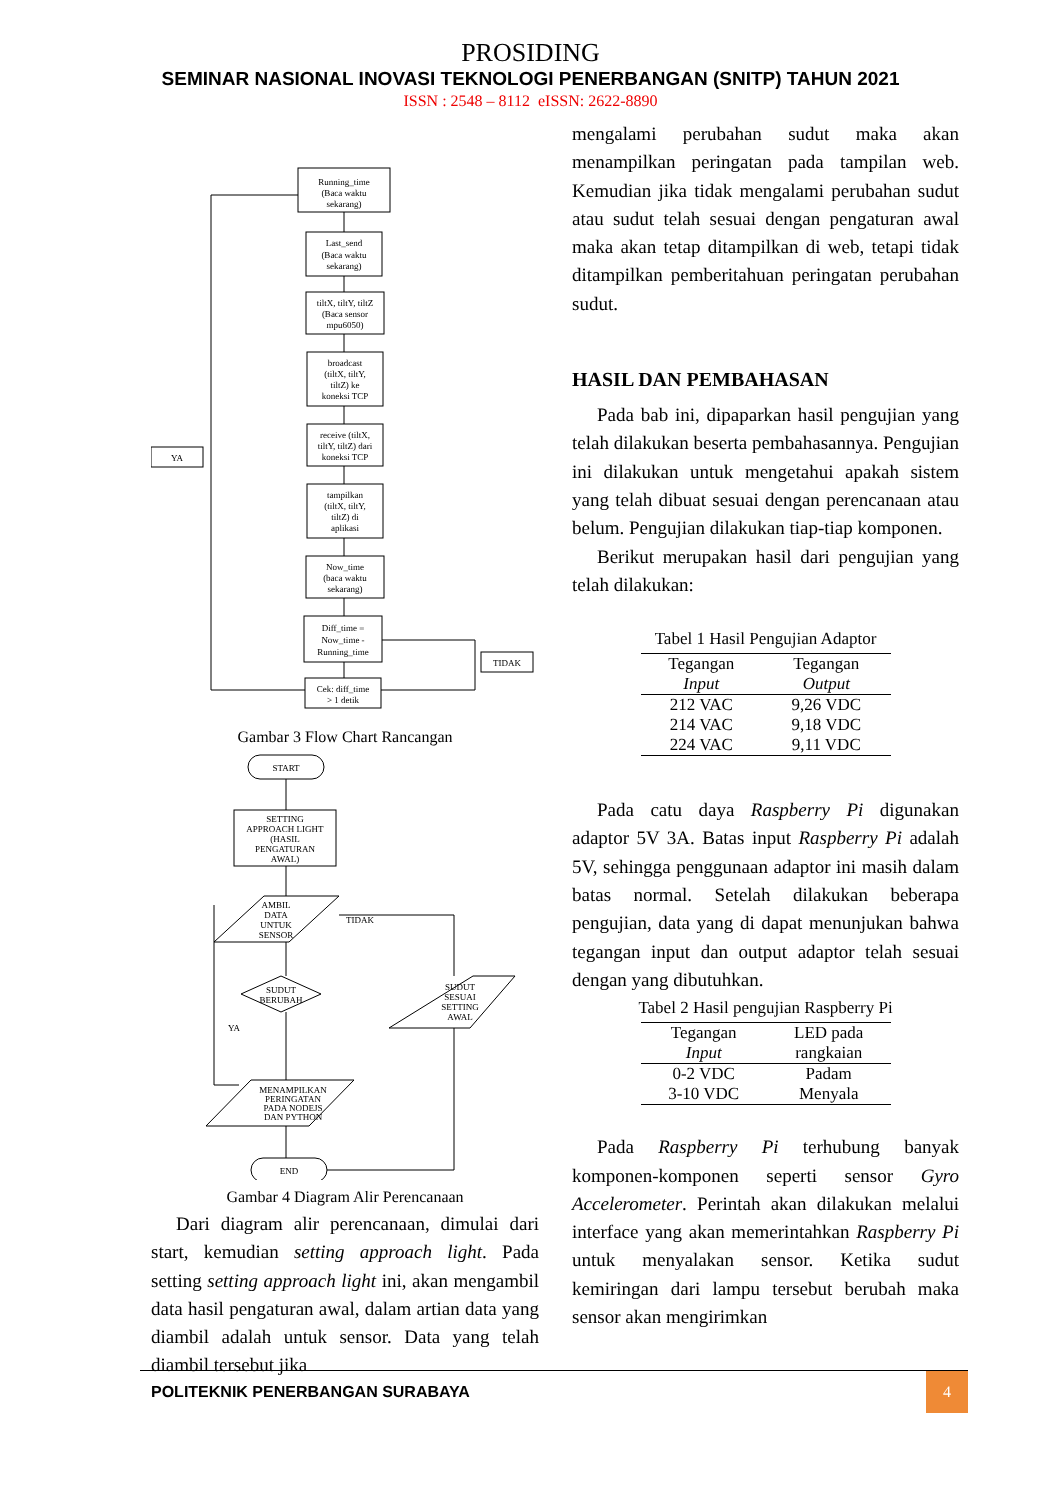PROSIDING
SEMINAR NASIONAL INOVASI TEKNOLOGI PENERBANGAN (SNITP) TAHUN 2021
ISSN : 2548 – 8112 eISSN: 2622-8890
Running_time
(Baca waktu
sekarang)
Last_send
(Baca waktu
sekarang)
tiltX, tiltY, tiltZ
(Baca sensor
mpu6050)
broadcast
(tiltX, tiltY,
tiltZ) ke
koneksi TCP
receive (tiltX,
tiltY, tiltZ) dari
koneksi TCP
tampilkan
(tiltX, tiltY,
tiltZ) di
aplikasi
Now_time
(baca waktu
sekarang)
Diff_time =
Now_time -
Running_time
Cek: diff_time
> 1 detik
YA
TIDAK
Gambar 3 Flow Chart Rancangan
START
SETTING
APPROACH LIGHT
(HASIL
PENGATURAN
AWAL)
AMBIL
DATA
UNTUK
SENSOR
SUDUT
BERUBAH
SUDUT
SESUAI
SETTING
AWAL
MENAMPILKAN
PERINGATAN
PADA NODEJS
DAN PYTHON
END
TIDAK
YA
Gambar 4 Diagram Alir Perencanaan
Dari diagram alir perencanaan, dimulai dari start, kemudian setting approach light. Pada setting setting approach light ini, akan mengambil data hasil pengaturan awal, dalam artian data yang diambil adalah untuk sensor. Data yang telah diambil tersebut jika
mengalami perubahan sudut maka akan menampilkan peringatan pada tampilan web. Kemudian jika tidak mengalami perubahan sudut atau sudut telah sesuai dengan pengaturan awal maka akan tetap ditampilkan di web, tetapi tidak ditampilkan pemberitahuan peringatan perubahan sudut.
HASIL DAN PEMBAHASAN
Pada bab ini, dipaparkan hasil pengujian yang telah dilakukan beserta pembahasannya. Pengujian ini dilakukan untuk mengetahui apakah sistem yang telah dibuat sesuai dengan perencanaan atau belum. Pengujian dilakukan tiap-tiap komponen.
Berikut merupakan hasil dari pengujian yang telah dilakukan:
Tabel 1 Hasil Pengujian Adaptor
| Tegangan Input | Tegangan Output |
| --- | --- |
| 212 VAC | 9,26 VDC |
| 214 VAC | 9,18 VDC |
| 224 VAC | 9,11 VDC |
Pada catu daya Raspberry Pi digunakan adaptor 5V 3A. Batas input Raspberry Pi adalah 5V, sehingga penggunaan adaptor ini masih dalam batas normal. Setelah dilakukan beberapa pengujian, data yang di dapat menunjukan bahwa tegangan input dan output adaptor telah sesuai dengan yang dibutuhkan.
Tabel 2 Hasil pengujian Raspberry Pi
| Tegangan Input | LED pada rangkaian |
| --- | --- |
| 0-2 VDC | Padam |
| 3-10 VDC | Menyala |
Pada Raspberry Pi terhubung banyak komponen-komponen seperti sensor Gyro Accelerometer. Perintah akan dilakukan melalui interface yang akan memerintahkan Raspberry Pi untuk menyalakan sensor. Ketika sudut kemiringan dari lampu tersebut berubah maka sensor akan mengirimkan
POLITEKNIK PENERBANGAN SURABAYA
4